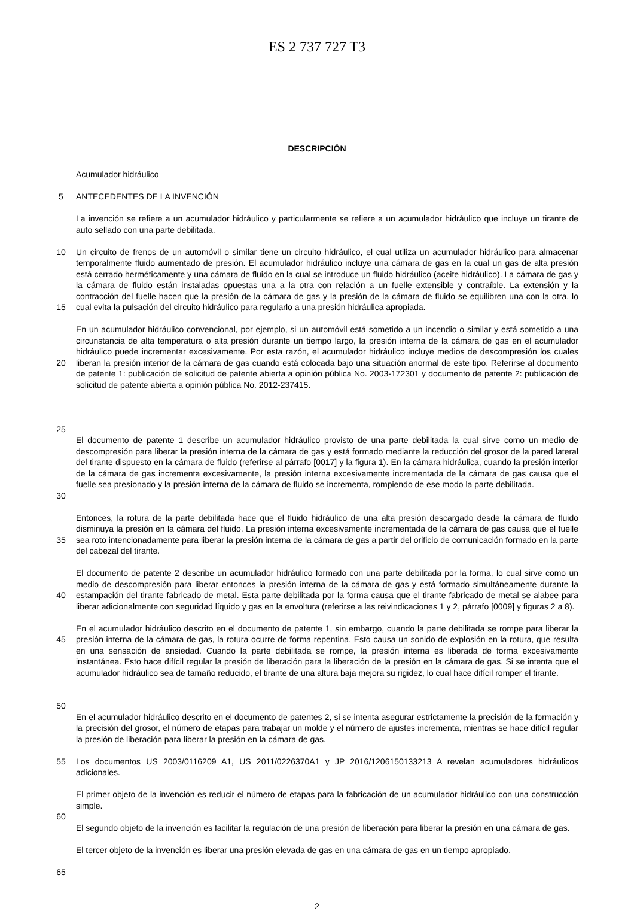ES 2 737 727 T3
DESCRIPCIÓN
Acumulador hidráulico
5 ANTECEDENTES DE LA INVENCIÓN
La invención se refiere a un acumulador hidráulico y particularmente se refiere a un acumulador hidráulico que incluye un tirante de auto sellado con una parte debilitada.
10
15
Un circuito de frenos de un automóvil o similar tiene un circuito hidráulico, el cual utiliza un acumulador hidráulico para almacenar temporalmente fluido aumentado de presión. El acumulador hidráulico incluye una cámara de gas en la cual un gas de alta presión está cerrado herméticamente y una cámara de fluido en la cual se introduce un fluido hidráulico (aceite hidráulico). La cámara de gas y la cámara de fluido están instaladas opuestas una a la otra con relación a un fuelle extensible y contraíble. La extensión y la contracción del fuelle hacen que la presión de la cámara de gas y la presión de la cámara de fluido se equilibren una con la otra, lo cual evita la pulsación del circuito hidráulico para regularlo a una presión hidráulica apropiada.
20
25
En un acumulador hidráulico convencional, por ejemplo, si un automóvil está sometido a un incendio o similar y está sometido a una circunstancia de alta temperatura o alta presión durante un tiempo largo, la presión interna de la cámara de gas en el acumulador hidráulico puede incrementar excesivamente. Por esta razón, el acumulador hidráulico incluye medios de descompresión los cuales liberan la presión interior de la cámara de gas cuando está colocada bajo una situación anormal de este tipo. Referirse al documento de patente 1: publicación de solicitud de patente abierta a opinión pública No. 2003-172301 y documento de patente 2: publicación de solicitud de patente abierta a opinión pública No. 2012-237415.
30 El documento de patente 1 describe un acumulador hidráulico provisto de una parte debilitada la cual sirve como un medio de descompresión para liberar la presión interna de la cámara de gas y está formado mediante la reducción del grosor de la pared lateral del tirante dispuesto en la cámara de fluido (referirse al párrafo [0017] y la figura 1). En la cámara hidráulica, cuando la presión interior de la cámara de gas incrementa excesivamente, la presión interna excesivamente incrementada de la cámara de gas causa que el fuelle sea presionado y la presión interna de la cámara de fluido se incrementa, rompiendo de ese modo la parte debilitada.
35 Entonces, la rotura de la parte debilitada hace que el fluido hidráulico de una alta presión descargado desde la cámara de fluido disminuya la presión en la cámara del fluido. La presión interna excesivamente incrementada de la cámara de gas causa que el fuelle sea roto intencionadamente para liberar la presión interna de la cámara de gas a partir del orificio de comunicación formado en la parte del cabezal del tirante.
40 El documento de patente 2 describe un acumulador hidráulico formado con una parte debilitada por la forma, lo cual sirve como un medio de descompresión para liberar entonces la presión interna de la cámara de gas y está formado simultáneamente durante la estampación del tirante fabricado de metal. Esta parte debilitada por la forma causa que el tirante fabricado de metal se alabee para liberar adicionalmente con seguridad líquido y gas en la envoltura (referirse a las reivindicaciones 1 y 2, párrafo [0009] y figuras 2 a 8).
45
50
En el acumulador hidráulico descrito en el documento de patente 1, sin embargo, cuando la parte debilitada se rompe para liberar la presión interna de la cámara de gas, la rotura ocurre de forma repentina. Esto causa un sonido de explosión en la rotura, que resulta en una sensación de ansiedad. Cuando la parte debilitada se rompe, la presión interna es liberada de forma excesivamente instantánea. Esto hace difícil regular la presión de liberación para la liberación de la presión en la cámara de gas. Si se intenta que el acumulador hidráulico sea de tamaño reducido, el tirante de una altura baja mejora su rigidez, lo cual hace difícil romper el tirante.
En el acumulador hidráulico descrito en el documento de patentes 2, si se intenta asegurar estrictamente la precisión de la formación y la precisión del grosor, el número de etapas para trabajar un molde y el número de ajustes incrementa, mientras se hace difícil regular la presión de liberación para liberar la presión en la cámara de gas.
55 Los documentos US 2003/0116209 A1, US 2011/0226370A1 y JP 2016/1206150133213 A revelan acumuladores hidráulicos adicionales.
60 El primer objeto de la invención es reducir el número de etapas para la fabricación de un acumulador hidráulico con una construcción simple.
El segundo objeto de la invención es facilitar la regulación de una presión de liberación para liberar la presión en una cámara de gas.
65 El tercer objeto de la invención es liberar una presión elevada de gas en una cámara de gas en un tiempo apropiado.
2